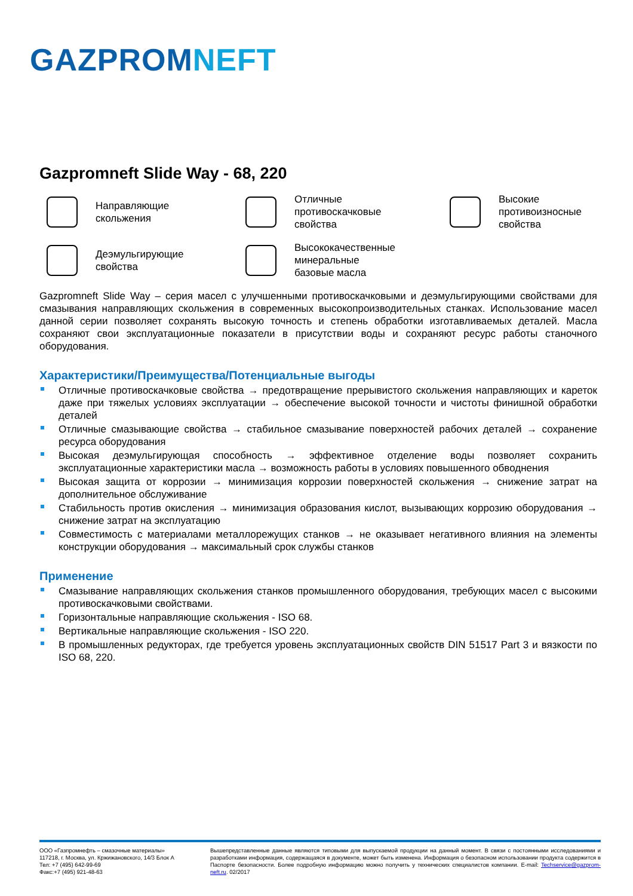GAZPROMNEFT
Gazpromneft Slide Way - 68, 220
Направляющие
скольжения
Отличные
противоскачковые
свойства
Высокие
противоизносные
свойства
Деэмульгирующие
свойства
Высококачественные
минеральные
базовые масла
Gazpromneft Slide Way – серия масел с улучшенными противоскачковыми и деэмульгирующими свойствами для смазывания направляющих скольжения в современных высокопроизводительных станках. Использование масел данной серии позволяет сохранять высокую точность и степень обработки изготавливаемых деталей. Масла сохраняют свои эксплуатационные показатели в присутствии воды и сохраняют ресурс работы станочного оборудования.
Характеристики/Преимущества/Потенциальные выгоды
Отличные противоскачковые свойства → предотвращение прерывистого скольжения направляющих и кареток даже при тяжелых условиях эксплуатации → обеспечение высокой точности и чистоты финишной обработки деталей
Отличные смазывающие свойства → стабильное смазывание поверхностей рабочих деталей → сохранение ресурса оборудования
Высокая деэмульгирующая способность → эффективное отделение воды позволяет сохранить эксплуатационные характеристики масла → возможность работы в условиях повышенного обводнения
Высокая защита от коррозии → минимизация коррозии поверхностей скольжения → снижение затрат на дополнительное обслуживание
Стабильность против окисления → минимизация образования кислот, вызывающих коррозию оборудования → снижение затрат на эксплуатацию
Совместимость с материалами металлорежущих станков → не оказывает негативного влияния на элементы конструкции оборудования → максимальный срок службы станков
Применение
Смазывание направляющих скольжения станков промышленного оборудования, требующих масел с высокими противоскачковыми свойствами.
Горизонтальные направляющие скольжения - ISO 68.
Вертикальные направляющие скольжения - ISO 220.
В промышленных редукторах, где требуется уровень эксплуатационных свойств DIN 51517 Part 3 и вязкости по ISO 68, 220.
ООО «Газпромнефть – смазочные материалы»
117218, г. Москва, ул. Кржижановского, 14/3 Блок А
Тел: +7 (495) 642-99-69
Факс:+7 (495) 921-48-63
Вышепредставленные данные являются типовыми для выпускаемой продукции на данный момент. В связи с постоянными исследованиями и разработками информация, содержащаяся в документе, может быть изменена. Информация о безопасном использовании продукта содержится в Паспорте безопасности. Более подробную информацию можно получить у технических специалистов компании. E-mail: Techservice@gazprom-neft.ru. 02/2017